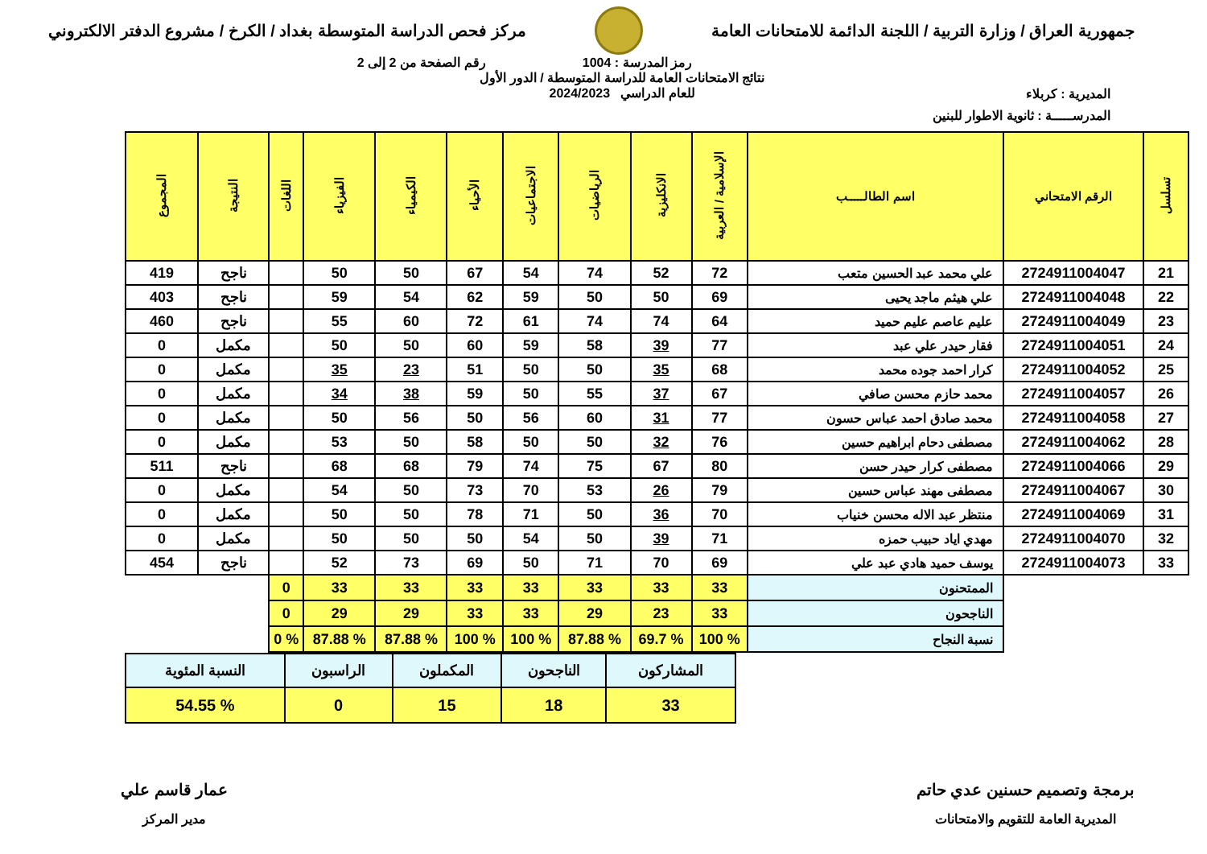جمهورية العراق / وزارة التربية / اللجنة الدائمة للامتحانات العامة
مركز فحص الدراسة المتوسطة بغداد / الكرخ / مشروع الدفتر الالكتروني
رمز المدرسة : 1004 رقم الصفحة من 2 إلى 2
المديرية : كربلاء
نتائج الامتحانات العامة للدراسة المتوسطة / الدور الأول
للعام الدراسي 2024/2023
المدرســـــة : ثانوية الاطوار للبنين
| تسلسل | الرقم الامتحاني | اسم الطالـــــب | الإسلامية / العربية | الانكليزية | الرياضيات | الاجتماعيات | الأحياء | الكيمياء | الفيزياء | اللغات | النتيجة | المجموع |
| --- | --- | --- | --- | --- | --- | --- | --- | --- | --- | --- | --- | --- |
| 21 | 2724911004047 | علي محمد عبد الحسين متعب | 72 | 52 | 74 | 54 | 67 | 50 | 50 | | ناجح | 419 |
| 22 | 2724911004048 | علي هيثم ماجد يحيى | 69 | 50 | 50 | 59 | 62 | 54 | 59 | | ناجح | 403 |
| 23 | 2724911004049 | عليم عاصم عليم حميد | 64 | 74 | 74 | 61 | 72 | 60 | 55 | | ناجح | 460 |
| 24 | 2724911004051 | فقار حيدر علي عبد | 77 | 39 | 58 | 59 | 60 | 50 | 50 | | مكمل | 0 |
| 25 | 2724911004052 | كرار احمد جوده محمد | 68 | 35 | 50 | 50 | 51 | 23 | 35 | | مكمل | 0 |
| 26 | 2724911004057 | محمد حازم محسن صافي | 67 | 37 | 55 | 50 | 59 | 38 | 34 | | مكمل | 0 |
| 27 | 2724911004058 | محمد صادق احمد عباس حسون | 77 | 31 | 60 | 56 | 50 | 56 | 50 | | مكمل | 0 |
| 28 | 2724911004062 | مصطفى دحام ابراهيم حسين | 76 | 32 | 50 | 50 | 58 | 50 | 53 | | مكمل | 0 |
| 29 | 2724911004066 | مصطفى كرار حيدر حسن | 80 | 67 | 75 | 74 | 79 | 68 | 68 | | ناجح | 511 |
| 30 | 2724911004067 | مصطفى مهند عباس حسين | 79 | 26 | 53 | 70 | 73 | 50 | 54 | | مكمل | 0 |
| 31 | 2724911004069 | منتظر عبد الاله محسن خنياب | 70 | 36 | 50 | 71 | 78 | 50 | 50 | | مكمل | 0 |
| 32 | 2724911004070 | مهدي اياد حبيب حمزه | 71 | 39 | 50 | 54 | 50 | 50 | 50 | | مكمل | 0 |
| 33 | 2724911004073 | يوسف حميد هادي عبد علي | 69 | 70 | 71 | 50 | 69 | 73 | 52 | | ناجح | 454 |
| | | الممتحنون | 33 | 33 | 33 | 33 | 33 | 33 | 33 | 0 | | |
| | | الناجحون | 33 | 23 | 29 | 33 | 33 | 29 | 29 | 0 | | |
| | | نسبة النجاح | % 100 | % 69.7 | % 87.88 | % 100 | % 100 | % 87.88 | % 87.88 | % 0 | | |
| المشاركون | الناجحون | المكملون | الراسبون | النسبة المئوية |
| 33 | 18 | 15 | 0 | % 54.55 |
برمجة وتصميم حسنين عدي حاتم
المديرية العامة للتقويم والامتحانات
عمار قاسم علي
مدير المركز